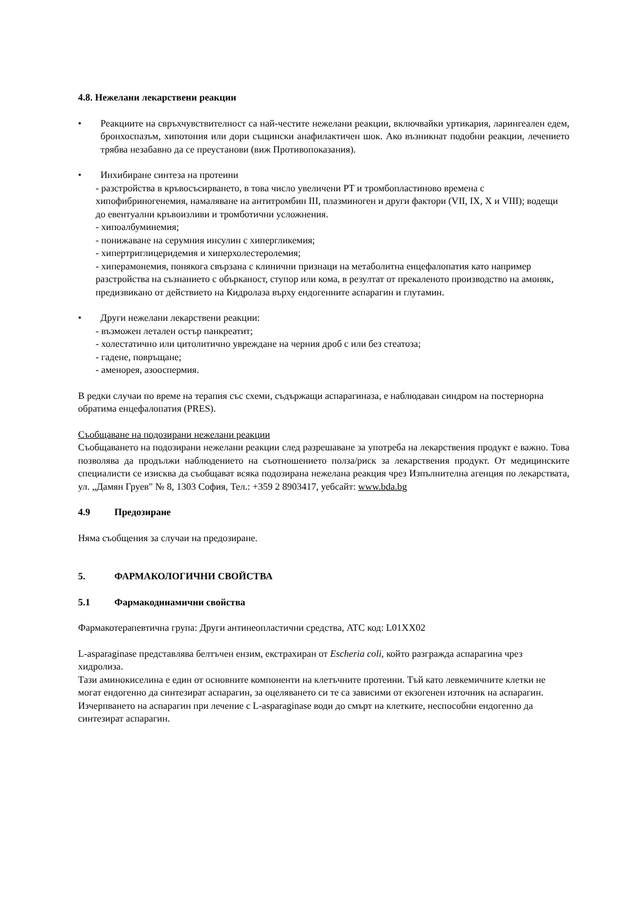4.8. Нежелани лекарствени реакции
• Реакциите на свръхчувствителност са най-честите нежелани реакции, включвайки уртикария, ларингеален едем, бронхоспазъм, хипотония или дори същински анафилактичен шок. Ако възникнат подобни реакции, лечението трябва незабавно да се преустанови (виж Противопоказания).
• Инхибиране синтеза на протеини
- разстройства в кръвосъсирването, в това число увеличени PT и тромбопластиново времена с хипофибриногенемия, намаляване на антитромбин III, плазминоген и други фактори (VII, IX, X и VIII); водещи до евентуални кръвоизливи и тромботични усложнения.
- хипоалбуминемия;
- понижаване на серумния инсулин с хипергликемия;
- хипертриглицеридемия и хиперхолестеролемия;
- хиперамонемия, понякога свързана с клинични признаци на метаболитна енцефалопатия като например разстройства на съзнанието с обърканост, ступор или кома, в резултат от прекаленото производство на амоняк, предизвикано от действието на Кидролаза върху ендогенните аспарагин и глутамин.
• Други нежелани лекарствени реакции:
- възможен летален остър панкреатит;
- холестатично или цитолитично увреждане на черния дроб с или без стеатоза;
- гадене, повръщане;
- аменорея, азооспермия.
В редки случаи по време на терапия със схеми, съдържащи аспарагиназа, е наблюдаван синдром на постериорна обратима енцефалопатия (PRES).
Съобщаване на подозирани нежелани реакции
Съобщаването на подозирани нежелани реакции след разрешаване за употреба на лекарствения продукт е важно. Това позволява да продължи наблюдението на съотношението полза/риск за лекарствения продукт. От медицинските специалисти се изисква да съобщават всяка подозирана нежелана реакция чрез Изпълнителна агенция по лекарствата, ул. „Дамян Груев" № 8, 1303 София, Тел.: +359 2 8903417, уебсайт: www.bda.bg
4.9 Предозиране
Няма съобщения за случаи на предозиране.
5. ФАРМАКОЛОГИЧНИ СВОЙСТВА
5.1 Фармакодинамични свойства
Фармакотерапевтична група: Други антинеопластични средства, ATC код: L01XX02
L-asparaginase представлява белтъчен ензим, екстрахиран от Escheria coli, който разгражда аспарагина чрез хидролиза.
Тази аминокиселина е един от основните компоненти на клетъчните протеини. Тъй като левкемичните клетки не могат ендогенно да синтезират аспарагин, за оцеляването си те са зависими от екзогенен източник на аспарагин. Изчерпването на аспарагин при лечение с L-asparaginase води до смърт на клетките, неспособни ендогенно да синтезират аспарагин.